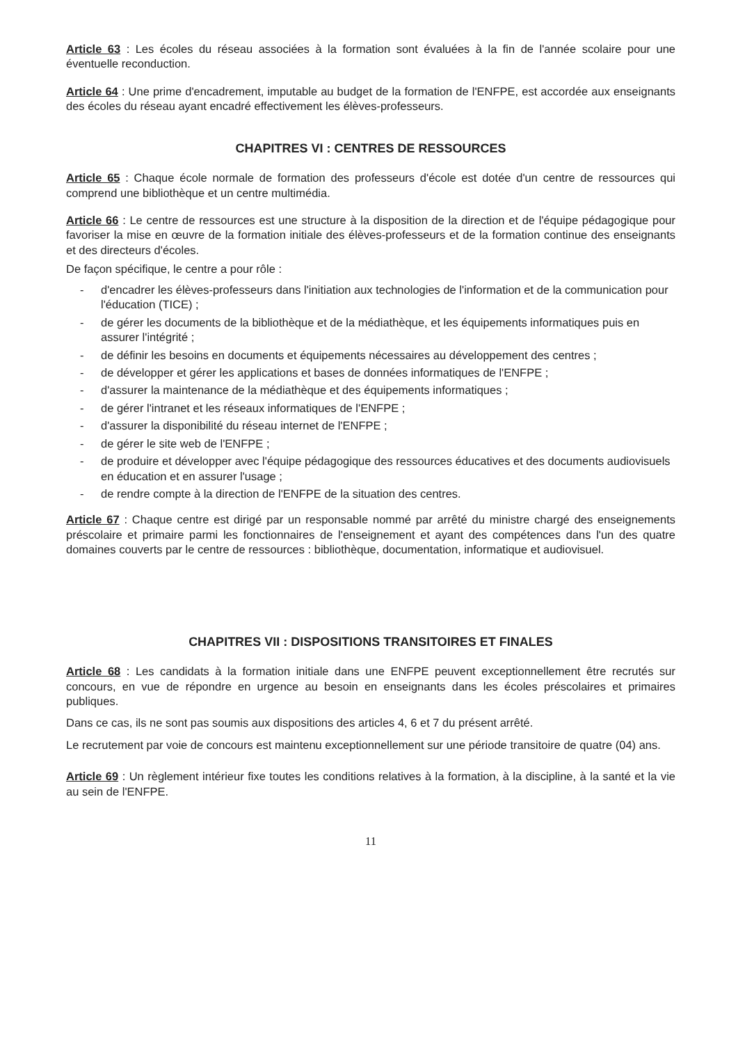Article 63 : Les écoles du réseau associées à la formation sont évaluées à la fin de l'année scolaire pour une éventuelle reconduction.
Article 64 : Une prime d'encadrement, imputable au budget de la formation de l'ENFPE, est accordée aux enseignants des écoles du réseau ayant encadré effectivement les élèves-professeurs.
CHAPITRES VI : CENTRES DE RESSOURCES
Article 65 : Chaque école normale de formation des professeurs d'école est dotée d'un centre de ressources qui comprend une bibliothèque et un centre multimédia.
Article 66 : Le centre de ressources est une structure à la disposition de la direction et de l'équipe pédagogique pour favoriser la mise en œuvre de la formation initiale des élèves-professeurs et de la formation continue des enseignants et des directeurs d'écoles.
De façon spécifique, le centre a pour rôle :
- d'encadrer les élèves-professeurs dans l'initiation aux technologies de l'information et de la communication pour l'éducation (TICE) ;
- de gérer les documents de la bibliothèque et de la médiathèque, et les équipements informatiques puis en assurer l'intégrité ;
- de définir les besoins en documents et équipements nécessaires au développement des centres ;
- de développer et gérer les applications et bases de données informatiques de l'ENFPE ;
- d'assurer la maintenance de la médiathèque et des équipements informatiques ;
- de gérer l'intranet et les réseaux informatiques de l'ENFPE ;
- d'assurer la disponibilité du réseau internet de l'ENFPE ;
- de gérer le site web de l'ENFPE ;
- de produire et développer avec l'équipe pédagogique des ressources éducatives et des documents audiovisuels en éducation et en assurer l'usage ;
- de rendre compte à la direction de l'ENFPE de la situation des centres.
Article 67 : Chaque centre est dirigé par un responsable nommé par arrêté du ministre chargé des enseignements préscolaire et primaire parmi les fonctionnaires de l'enseignement et ayant des compétences dans l'un des quatre domaines couverts par le centre de ressources : bibliothèque, documentation, informatique et audiovisuel.
CHAPITRES VII : DISPOSITIONS TRANSITOIRES ET FINALES
Article 68 : Les candidats à la formation initiale dans une ENFPE peuvent exceptionnellement être recrutés sur concours, en vue de répondre en urgence au besoin en enseignants dans les écoles préscolaires et primaires publiques.
Dans ce cas, ils ne sont pas soumis aux dispositions des articles 4, 6 et 7 du présent arrêté.
Le recrutement par voie de concours est maintenu exceptionnellement sur une période transitoire de quatre (04) ans.
Article 69 : Un règlement intérieur fixe toutes les conditions relatives à la formation, à la discipline, à la santé et la vie au sein de l'ENFPE.
11